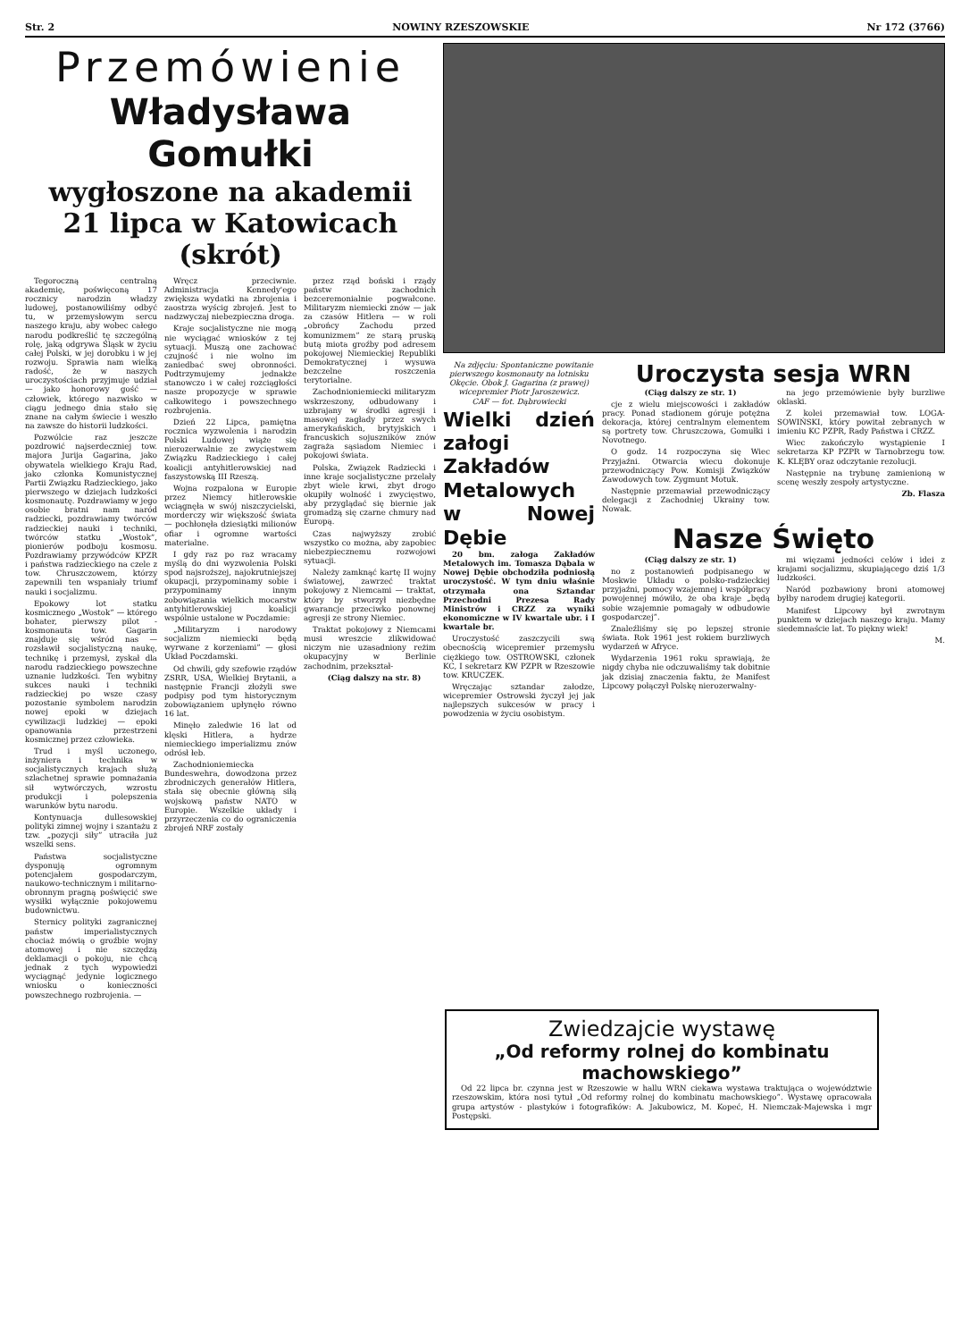Str. 2 NOWINY RZESZOWSKIE Nr 172 (3766)
Przemówienie
Władysława Gomułki
wygłoszone na akademii
21 lipca w Katowicach (skrót)
Tegoroczną centralną akademię, poświęconą 17 rocznicy narodzin władzy ludowej, postanowiliśmy odbyć tu, w przemysłowym sercu naszego kraju, aby wobec całego narodu podkreślić tę szczególną rolę, jaką odgrywa Śląsk w życiu całej Polski, w jej dorobku i w jej rozwoju. Sprawia nam wielką radość, że w naszych uroczystościach przyjmuje udział — jako honorowy gość — człowiek, którego nazwisko w ciągu jednego dnia stało się znane na całym świecie i weszło na zawsze do historii ludzkości.
Pozwólcie raz jeszcze pozdrowić najserdeczniej tow. majora Jurija Gagarina, jako obywatela wielkiego Kraju Rad, jako członka Komunistycznej Partii Związku Radzieckiego, jako pierwszego w dziejach ludzkości kosmonautę. Pozdrawiamy w jego osobie bratni nam naród radziecki, pozdrawiamy twórców radzieckiej nauki i techniki, twórców statku „Wostok”, pionierów podboju kosmosu. Pozdrawiamy przywódców KPZR i państwa radzieckiego na czele z tow. Chruszczowem, którzy zapewnili ten wspaniały triumf nauki i socjalizmu.
Epokowy lot statku kosmicznego „Wostok” — którego bohater, pierwszy pilot - kosmonauta tow. Gagarin znajduje się wśród nas — rozsławił socjalistyczną naukę, technikę i przemysł, zyskał dla narodu radzieckiego powszechne uznanie ludzkości. Ten wybitny sukces nauki i techniki radzieckiej po wsze czasy pozostanie symbolem narodzin nowej epoki w dziejach cywilizacji ludzkiej — epoki opanowania przestrzeni kosmicznej przez człowieka.
Trud i myśl uczonego, inżyniera i technika w socjalistycznych krajach służą szlachetnej sprawie pomnażania sił wytwórczych, wzrostu produkcji i polepszenia warunków bytu narodu.
Kontynuacja dullesowskiej polityki zimnej wojny i szantażu z tzw. „pozycji siły” utraciła już wszelki sens.
Państwa socjalistyczne dysponują ogromnym potencjałem gospodarczym, naukowo-technicznym i militarno-obronnym pragną poświęcić swe wysiłki wyłącznie pokojowemu budownictwu.
Sternicy polityki zagranicznej państw imperialistycznych chociaż mówią o groźbie wojny atomowej i nie szczędzą deklamacji o pokoju, nie chcą jednak z tych wypowiedzi wyciągnąć jedynie logicznego wniosku o konieczności powszechnego rozbrojenia. —
Wręcz przeciwnie. Administracja Kennedy'ego zwiększa wydatki na zbrojenia i zaostrza wyścig zbrojeń. Jest to nadzwyczaj niebezpieczna droga.
Kraje socjalistyczne nie mogą nie wyciągać wniosków z tej sytuacji. Muszą one zachować czujność i nie wolno im zaniedbać swej obronności. Podtrzymujemy jednakże stanowczo i w całej rozciągłości nasze propozycje w sprawie całkowitego i powszechnego rozbrojenia.
Dzień 22 Lipca, pamiętna rocznica wyzwolenia i narodzin Polski Ludowej wiąże się nierozerwalnie ze zwycięstwem Związku Radzieckiego i całej koalicji antyhitlerowskiej nad faszystowską III Rzeszą.
Wojna rozpalona w Europie przez Niemcy hitlerowskie wciągnęła w swój niszczycielski, morderczy wir większość świata — pochłonęła dziesiątki milionów ofiar i ogromne wartości materialne.
I gdy raz po raz wracamy myślą do dni wyzwolenia Polski spod najsroższej, najokrutniejszej okupacji, przypominamy sobie i przypominamy innym zobowiązania wielkich mocarstw antyhitlerowskiej koalicji wspólnie ustalone w Poczdamie:
„Militaryzm i narodowy socjalizm niemiecki będą wyrwane z korzeniami” — głosi Układ Poczdamski.
Od chwili, gdy szefowie rządów ZSRR, USA, Wielkiej Brytanii, a następnie Francji złożyli swe podpisy pod tym historycznym zobowiązaniem upłynęło równo 16 lat.
Minęło zaledwie 16 lat od klęski Hitlera, a hydrze niemieckiego imperializmu znów odrósł łeb.
Zachodnioniemiecka Bundeswehra, dowodzona przez zbrodniczych generałów Hitlera, stała się obecnie główną siłą wojskową państw NATO w Europie. Wszelkie układy i przyrzeczenia co do ograniczenia zbrojeń NRF zostały
przez rząd boński i rządy państw zachodnich bezceremonialnie pogwałcone. Militaryzm niemiecki znów — jak za czasów Hitlera — w roli „obrońcy Zachodu przed komunizmem” ze starą pruską butą miota groźby pod adresem pokojowej Niemieckiej Republiki Demokratycznej i wysuwa bezczelne roszczenia terytorialne.
Zachodnioniemiecki militaryzm wskrzeszony, odbudowany i uzbrajany w środki agresji i masowej zagłady przez swych amerykańskich, brytyjskich i francuskich sojuszników znów zagraża sąsiadom Niemiec i pokojowi świata.
Polska, Związek Radziecki i inne kraje socjalistyczne przelały zbyt wiele krwi, zbyt drogo okupiły wolność i zwycięstwo, aby przyglądać się biernie jak gromadzą się czarne chmury nad Europą.
Czas najwyższy zrobić wszystko co można, aby zapobiec niebezpiecznemu rozwojowi sytuacji.
Należy zamknąć kartę II wojny światowej, zawrzeć traktat pokojowy z Niemcami — traktat, który by stworzył niezbędne gwarancje przeciwko ponownej agresji ze strony Niemiec.
Traktat pokojowy z Niemcami musi wreszcie zlikwidować niczym nie uzasadniony reżim okupacyjny w Berlinie zachodnim, przekształ-
(Ciąg dalszy na str. 8)
Na zdjęciu: Spontaniczne powitanie pierwszego kosmonauty na lotnisku Okęcie. Obok J. Gagarina (z prawej) wicepremier Piotr Jaroszewicz.
CAF — fot. Dąbrowiecki
Wielki dzień załogi Zakładów Metalowych w Nowej Dębie
20 bm. załoga Zakładów Metalowych im. Tomasza Dąbala w Nowej Dębie obchodziła podniosłą uroczystość. W tym dniu właśnie otrzymała ona Sztandar Przechodni Prezesa Rady Ministrów i CRZZ za wyniki ekonomiczne w IV kwartale ubr. i I kwartale br.
Uroczystość zaszczycili swą obecnością wicepremier przemysłu ciężkiego tow. OSTROWSKI, członek KC, I sekretarz KW PZPR w Rzeszowie tow. KRUCZEK.
Wręczając sztandar załodze, wicepremier Ostrowski życzył jej jak najlepszych sukcesów w pracy i powodzenia w życiu osobistym.
Uroczysta sesja WRN
(Ciąg dalszy ze str. 1)
cje z wielu miejscowości i zakładów pracy. Ponad stadionem góruje potężna dekoracja, której centralnym elementem są portrety tow. Chruszczowa, Gomułki i Novotnego.
O godz. 14 rozpoczyna się Wiec Przyjaźni. Otwarcia wiecu dokonuje przewodniczący Pow. Komisji Związków Zawodowych tow. Zygmunt Motuk.
Następnie przemawiał przewodniczący delegacji z Zachodniej Ukrainy tow. Nowak.
na jego przemówienie były burzliwe oklaski.
Z kolei przemawiał tow. LOGA-SOWIŃSKI, który powitał zebranych w imieniu KC PZPR, Rady Państwa i CRZZ.
Wiec zakończyło wystąpienie I sekretarza KP PZPR w Tarnobrzegu tow. K. KLĘBY oraz odczytanie rezolucji.
Następnie na trybunę zamienioną w scenę weszły zespoły artystyczne.
Zb. Flasza
Nasze Święto
(Ciąg dalszy ze str. 1)
no z postanowień podpisanego w Moskwie Układu o polsko-radzieckiej przyjaźni, pomocy wzajemnej i współpracy powojennej mówiło, że oba kraje „będą sobie wzajemnie pomagały w odbudowie gospodarczej”.
Znaleźliśmy się po lepszej stronie świata. Rok 1961 jest rokiem burzliwych wydarzeń w Afryce.
Wydarzenia 1961 roku sprawiają, że nigdy chyba nie odczuwaliśmy tak dobitnie jak dzisiaj znaczenia faktu, że Manifest Lipcowy połączył Polskę nierozerwalny-
mi więzami jedności celów i idei z krajami socjalizmu, skupiającego dziś 1/3 ludzkości.
Naród pozbawiony broni atomowej byłby narodem drugiej kategorii.
Manifest Lipcowy był zwrotnym punktem w dziejach naszego kraju. Mamy siedemnaście lat. To piękny wiek!
M.
Zwiedzajcie wystawę
„Od reformy rolnej do kombinatu machowskiego”
Od 22 lipca br. czynna jest w Rzeszowie w hallu WRN ciekawa wystawa traktująca o województwie rzeszowskim, która nosi tytuł „Od reformy rolnej do kombinatu machowskiego”. Wystawę opracowała grupa artystów - plastyków i fotografików: A. Jakubowicz, M. Kopeć, H. Niemczak-Majewska i mgr Postępski.